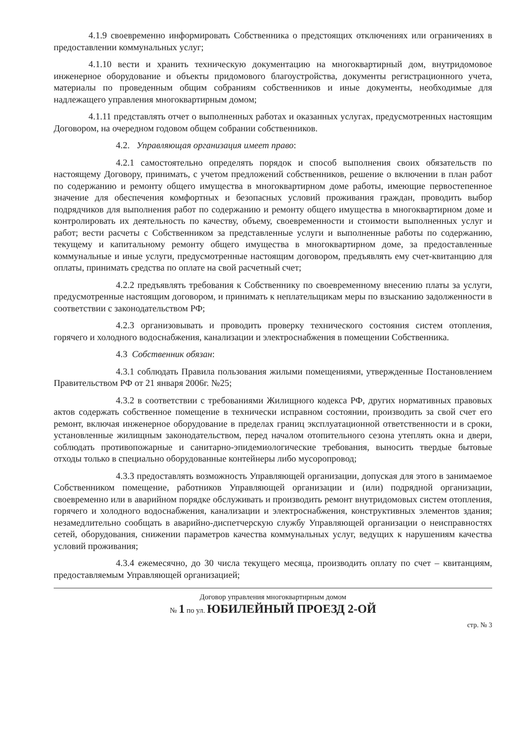4.1.9 своевременно информировать Собственника о предстоящих отключениях или ограничениях в предоставлении коммунальных услуг;
4.1.10 вести и хранить техническую документацию на многоквартирный дом, внутридомовое инженерное оборудование и объекты придомового благоустройства, документы регистрационного учета, материалы по проведенным общим собраниям собственников и иные документы, необходимые для надлежащего управления многоквартирным домом;
4.1.11 представлять отчет о выполненных работах и оказанных услугах, предусмотренных настоящим Договором, на очередном годовом общем собрании собственников.
4.2. Управляющая организация имеет право:
4.2.1 самостоятельно определять порядок и способ выполнения своих обязательств по настоящему Договору, принимать, с учетом предложений собственников, решение о включении в план работ по содержанию и ремонту общего имущества в многоквартирном доме работы, имеющие первостепенное значение для обеспечения комфортных и безопасных условий проживания граждан, проводить выбор подрядчиков для выполнения работ по содержанию и ремонту общего имущества в многоквартирном доме и контролировать их деятельность по качеству, объему, своевременности и стоимости выполненных услуг и работ; вести расчеты с Собственником за представленные услуги и выполненные работы по содержанию, текущему и капитальному ремонту общего имущества в многоквартирном доме, за предоставленные коммунальные и иные услуги, предусмотренные настоящим договором, предъявлять ему счет-квитанцию для оплаты, принимать средства по оплате на свой расчетный счет;
4.2.2 предъявлять требования к Собственнику по своевременному внесению платы за услуги, предусмотренные настоящим договором, и принимать к неплательщикам меры по взысканию задолженности в соответствии с законодательством РФ;
4.2.3 организовывать и проводить проверку технического состояния систем отопления, горячего и холодного водоснабжения, канализации и электроснабжения в помещении Собственника.
4.3 Собственник обязан:
4.3.1 соблюдать Правила пользования жилыми помещениями, утвержденные Постановлением Правительством РФ от 21 января 2006г. №25;
4.3.2 в соответствии с требованиями Жилищного кодекса РФ, других нормативных правовых актов содержать собственное помещение в технически исправном состоянии, производить за свой счет его ремонт, включая инженерное оборудование в пределах границ эксплуатационной ответственности и в сроки, установленные жилищным законодательством, перед началом отопительного сезона утеплять окна и двери, соблюдать противопожарные и санитарно-эпидемиологические требования, выносить твердые бытовые отходы только в специально оборудованные контейнеры либо мусоропровод;
4.3.3 предоставлять возможность Управляющей организации, допуская для этого в занимаемое Собственником помещение, работников Управляющей организации и (или) подрядной организации, своевременно или в аварийном порядке обслуживать и производить ремонт внутридомовых систем отопления, горячего и холодного водоснабжения, канализации и электроснабжения, конструктивных элементов здания; незамедлительно сообщать в аварийно-диспетчерскую службу Управляющей организации о неисправностях сетей, оборудования, снижении параметров качества коммунальных услуг, ведущих к нарушениям качества условий проживания;
4.3.4 ежемесячно, до 30 числа текущего месяца, производить оплату по счет – квитанциям, предоставляемым Управляющей организацией;
Договор управления многоквартирным домом
№ 1 по ул. ЮБИЛЕЙНЫЙ ПРОЕЗД 2-ОЙ
стр. № 3